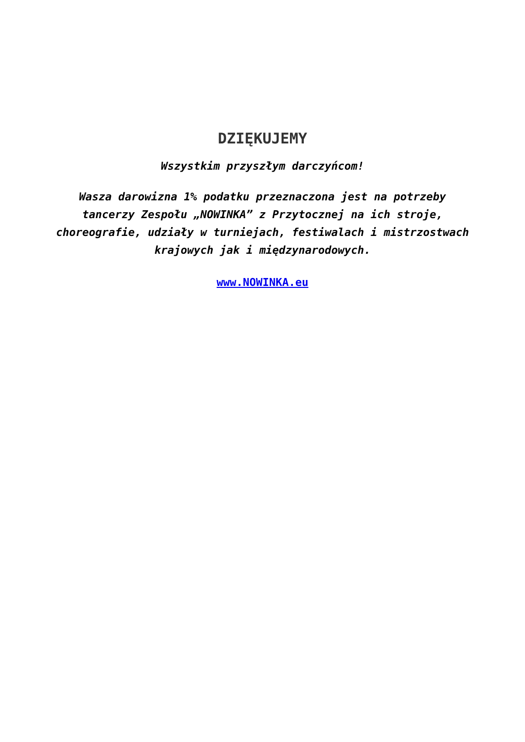DZIĘKUJEMY
Wszystkim przyszłym darczyńcom!
Wasza darowizna 1% podatku przeznaczona jest na potrzeby tancerzy Zespołu „NOWINKA” z Przytocznej na ich stroje, choreografie, udziały w turniejach, festiwalach i mistrzostwach krajowych jak i międzynarodowych.
www.NOWINKA.eu